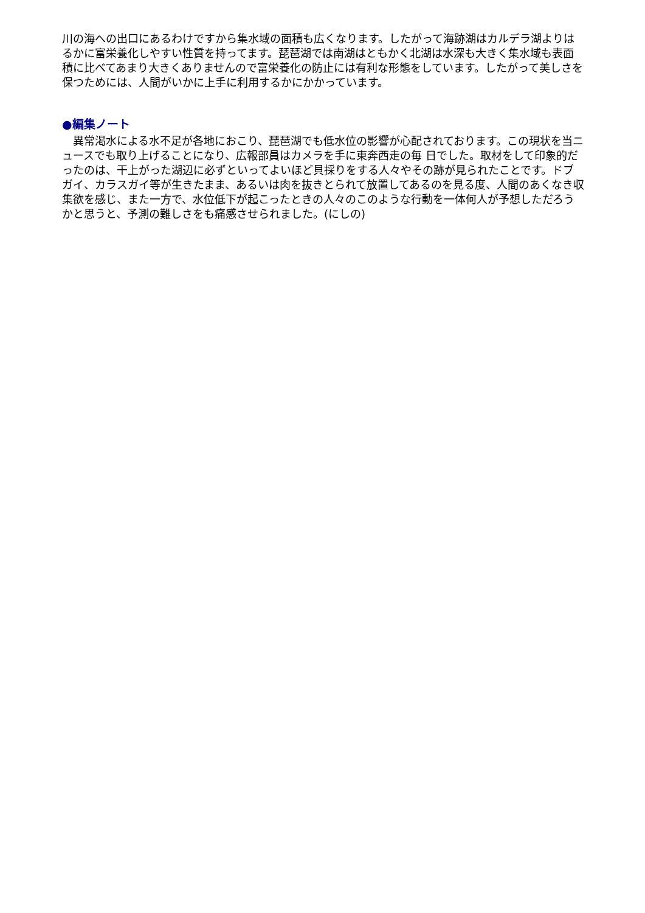川の海への出口にあるわけですから集水域の面積も広くなります。したがって海跡湖はカルデラ湖よりはるかに富栄養化しやすい性質を持ってます。琵琶湖では南湖はともかく北湖は水深も大きく集水域も表面積に比べてあまり大きくありませんので富栄養化の防止には有利な形態をしています。したがって美しさを保つためには、人間がいかに上手に利用するかにかかっています。
●編集ノート
　異常渇水による水不足が各地におこり、琵琶湖でも低水位の影響が心配されております。この現状を当ニュースでも取り上げることになり、広報部員はカメラを手に東奔西走の毎 日でした。取材をして印象的だったのは、干上がった湖辺に必ずといってよいほど貝採りをする人々やその跡が見られたことです。ドブガイ、カラスガイ等が生きたまま、あるいは肉を抜きとられて放置してあるのを見る度、人間のあくなき収集欲を感じ、また一方で、水位低下が起こったときの人々のこのような行動を一体何人が予想しただろうかと思うと、予測の難しさをも痛感させられました。(にしの)